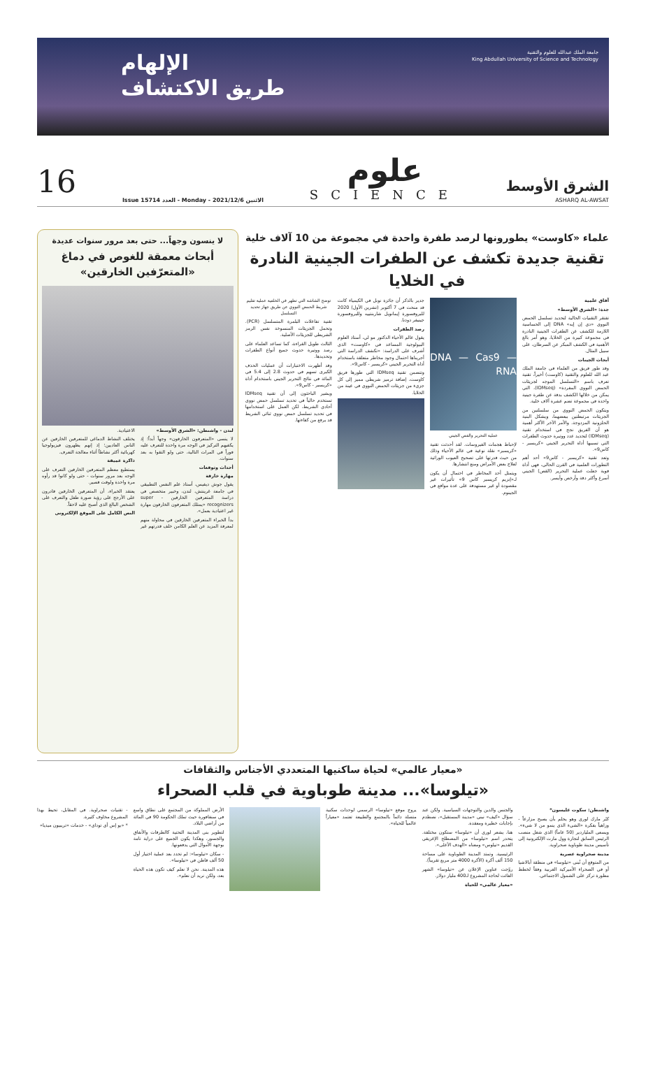جامعة الملك عبدالله للعلوم والتقنية
King Abdullah University of Science and Technology
الإلهام
طريق الاكتشاف
الشرق الأوسط
ASHARQ AL-AWSAT
علوم
SCIENCE
الاثنين 2021/12/6 - Monday - العدد 15714 Issue
16
علماء «كاوست» يطورونها لرصد طفرة واحدة في مجموعة من 10 آلاف خلية
تقنية جديدة تكشف عن الطفرات الجينية النادرة في الخلايا
آفاق علمية
جدة: «الشرق الأوسط»
تفتقر التقنيات الحالية لتحديد تسلسل الحمض النووي «دي إن إيه» DNA إلى الحساسية اللازمة للكشف عن الطفرات الجينية النادرة في مجموعة كبيرة من الخلايا، وهو أمر بالغ الأهمية في الكشف المبكر عن السرطان، على سبيل المثال.
أبحاث الجينات
وقد طور فريق من العلماء في جامعة الملك عبد الله للعلوم والتقنية (كاوست) أخيراً، تقنية تعرف باسم «التسلسل الموجه لجزيئات الحمض النووي المفردة» (IDMseq)، التي يمكن من خلالها الكشف بدقة عن طفرة جينية واحدة في مجموعة تضم عشرة آلاف خلية.
ويتكون الحمض النووي من سلسلتين من الجزيئات مرتبطتين ببعضهما، ويشكل البنية الحلزونية المزدوجة. والأمر الآخر الأكثر أهمية هو أن الفريق نجح في استخدام تقنية (IDMseq) لتحديد عدد ووتيرة حدوث الطفرات التي تسببها أداة التحرير الجيني «كريسبر - كاس9».
وتعد تقنية «كريسبر - كاس9» أحد أهم التطورات العلمية في القرن الحالي، فهي أداة قوية جعلت عملية التحرير (القص) الجيني أسرع وأكثر دقة وأرخص وأيسر.
DNA — Cas9 — RNA
عملية التحرير والقص الجيني
لإحباط هجمات الفيروسات. لقد أحدثت تقنية «كريسبر» نقلة نوعية في عالم الأحياء وذلك من حيث قدرتها على تصحيح العيوب الوراثية لعلاج بعض الأمراض ومنع انتشارها.
ويتمثل أحد المخاطر في احتمال أن يكون لـ«إنزيم كريسبر كاس 9» تأثيرات غير مقصودة أو غير مستهدفة على عدة مواقع في الجينوم.
جدير بالذكر أن جائزة نوبل في الكيمياء كانت قد منحت في 7 أكتوبر (تشرين الأول) 2020 للبروفسورة إيمانويل شاربنتييه وللبروفسورة جينيفر دودنا.
رصد الطفرات
يقول عالم الأحياء الدكتور مو لي، أستاذ العلوم البيولوجية المساعد في «كاوست» الذي أشرف على الدراسة: «تكشف الدراسة التي أجريناها احتمال وجود مخاطر متعلقة باستخدام أداة التحرير الجيني «كريسبر - كاس9».
وتتضمن تقنية IDMseq التي طورها فريق كاوست، إضافة ترميز شريطي مميز إلى كل جزيء من جزيئات الحمض النووي في عينة من الخلايا.
توضح الشاشة التي تظهر في الخلفية عملية تقليم شريط الحمض النووي عن طريق جهاز تحديد التسلسل
تقنية تفاعلات البلمرة المتسلسل (PCR). وتحمل الجزيئات المنسوخة نفس الرمز الشريطي للجزيئات الأصلية.
الثالث طويل القراءة، كما تساعد العلماء على رصد ووتيرة حدوث جميع أنواع الطفرات وتحديدها.
وقد أظهرت الاختبارات أن عمليات الحذف الكبرى تسهم في حدوث 2.8 إلى 5.4 في المائة في نتائج التحرير الجيني باستخدام أداة «كريسبر - كاس9».
ويشير الباحثون إلى أن تقنية IDMseq تستخدم حالياً في تحديد تسلسل حمض نووي أحادي الشريط، لكن العمل على استخدامها في تحديد تسلسل حمض نووي ثنائي الشريط قد يرفع من كفاءتها.
لا ينسون وجهاً... حتى بعد مرور سنوات عديدة
أبحاث معمقة للغوص في دماغ «المتعرّفين الخارقين»
لندن - واشنطن: «الشرق الأوسط»
لا ينسى «المتعرفون الخارقون» وجهاً أبداً؛ إذ يكفيهم التركيز في الوجه مرة واحدة للتعرف عليه فوراً في المرات التالية، حتى ولو التقوا به بعد سنوات.
أحداث وتوقعات
مهارة خارقة
يقول جوش ديفيس، أستاذ علم النفس التطبيقي في جامعة غرينتش، لندن، وخبير متخصص في دراسة المتعرفين الخارقين super - recognizers «يمتلك المتعرفون الخارقون مهارة غير اعتيادية بعمل».
بدأ الخبراء المتعرفين الخارقين في محاولة منهم لمعرفة المزيد عن العلم الكامن خلف قدرتهم غير الاعتيادية.
يختلف النشاط الدماغي للمتعرفين الخارقين عن الناس العاديين؛ إذ إنهم يظهرون فيزيولوجيا كهربائية أكثر نشاطاً أثناء معالجة التعرف.
ذاكرة عميقة
يستطيع معظم المتعرفين الخارقين التعرف على الوجه بعد مرور سنوات - حتى ولو كانوا قد رأوه مرة واحدة ولوقت قصير.
يعتقد الخبراء، أن المتعرفين الخارقين قادرون على الأرجح على رؤية صورة طفل والتعرف على الشخص البالغ الذي أصبح عليه لاحقاً.
النص الكامل على الموقع الإلكتروني
«معيار عالمي» لحياة ساكنيها المتعددي الأجناس والثقافات
«تيلوسا»... مدينة طوباوية في قلب الصحراء
واشنطن: سكوت غليسون*
كبُر مارك لوري وهو يحلم بأن يصبح مزارعاً - وزاهياً بفكرة «الشيء الذي ينمو من لا شيء». ويسعى الملياردير (50 عاماً) الذي شغل منصب الرئيس السابق لتجارة وول مارت الإلكترونية إلى تأسيس مدينة طوباوية صحراوية.
مدينة صحراوية عصرية
من المتوقع أن تُبنى «تيلوسا» في منطقة أبالاشيا أو في الصحراء الأميركية الغربية وفقاً لخطط مطورة تركز على الشمول الاجتماعي.
والجنس والدين والتوجهات السياسية. ولكن عند سؤال «كيف» نبني «مدينة المستقبل»، نصطدم بإجابات خطيرة ومعقدة.
هنا، يشعر لوري أن «تيلوسا» ستكون مختلفة. يتحدر اسم «تيلوسا» من المصطلح الإغريقي القديم «تيلوس» ومعناه «الهدف الأعلى».
الرئيسية. وتمتد المدينة الطوباوية على مساحة 150 ألف أكرة (الأكرة 4000 متر مربع تقريباً).
روّجت عناوين الإعلان عن «تيلوسا» الشهر الفائت لحاجة المشروع لـ400 مليار دولار.
«معيار عالمي» للحياة
يروج موقع «تيلوسا» الرسمي لوحدات سكنية متصلة دائماً بالمجتمع والطبيعة تعتمد «معياراً عالمياً للحياة».
الأرض المملوكة من المجتمع على نطاق واسع في سنغافورة حيث تملك الحكومة 90 في المائة من أراضي البلاد.
لتطوير بنى المدينة التحتية كالطرقات والأنفاق والجسور، وهكذا يكون الجميع على دراية تامة بوجهة الأموال التي يدفعونها.
- سكان «تيلوسا»: لم تحدد بعد عملية اختيار أول 50 ألف قاطن في «تيلوسا».
هذه المدينة. نحن لا نعلم كيف تكون هذه الحياة بعد، ولكن نريد أن نعلم».
- تقنيات صحراوية. في المقابل، تحيط بهذا المشروع مخاوف كثيرة.
* «يو إس أي توداي» - خدمات «تريبيون ميديا»